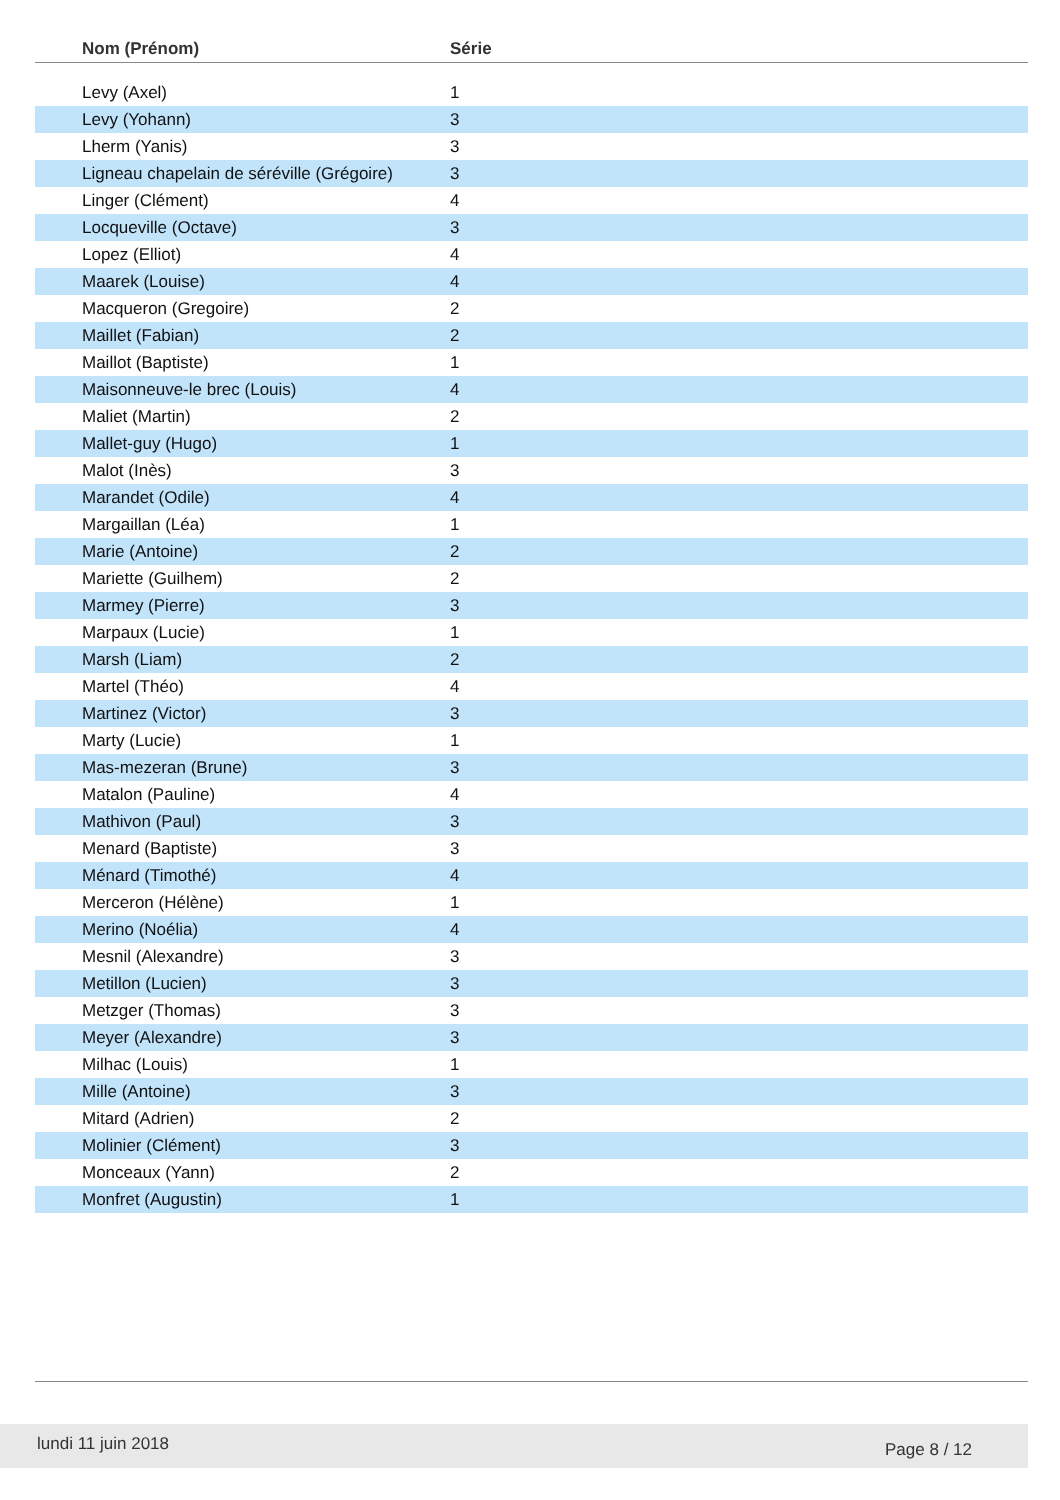| Nom (Prénom) | Série |
| --- | --- |
| Levy (Axel) | 1 |
| Levy (Yohann) | 3 |
| Lherm (Yanis) | 3 |
| Ligneau chapelain de séréville (Grégoire) | 3 |
| Linger (Clément) | 4 |
| Locqueville (Octave) | 3 |
| Lopez (Elliot) | 4 |
| Maarek (Louise) | 4 |
| Macqueron (Gregoire) | 2 |
| Maillet (Fabian) | 2 |
| Maillot (Baptiste) | 1 |
| Maisonneuve-le brec (Louis) | 4 |
| Maliet (Martin) | 2 |
| Mallet-guy (Hugo) | 1 |
| Malot (Inès) | 3 |
| Marandet (Odile) | 4 |
| Margaillan (Léa) | 1 |
| Marie (Antoine) | 2 |
| Mariette (Guilhem) | 2 |
| Marmey (Pierre) | 3 |
| Marpaux (Lucie) | 1 |
| Marsh (Liam) | 2 |
| Martel (Théo) | 4 |
| Martinez (Victor) | 3 |
| Marty (Lucie) | 1 |
| Mas-mezeran (Brune) | 3 |
| Matalon (Pauline) | 4 |
| Mathivon (Paul) | 3 |
| Menard (Baptiste) | 3 |
| Ménard (Timothé) | 4 |
| Merceron (Hélène) | 1 |
| Merino (Noélia) | 4 |
| Mesnil (Alexandre) | 3 |
| Metillon (Lucien) | 3 |
| Metzger (Thomas) | 3 |
| Meyer (Alexandre) | 3 |
| Milhac (Louis) | 1 |
| Mille (Antoine) | 3 |
| Mitard (Adrien) | 2 |
| Molinier (Clément) | 3 |
| Monceaux (Yann) | 2 |
| Monfret (Augustin) | 1 |
lundi 11 juin 2018 Page 8 / 12